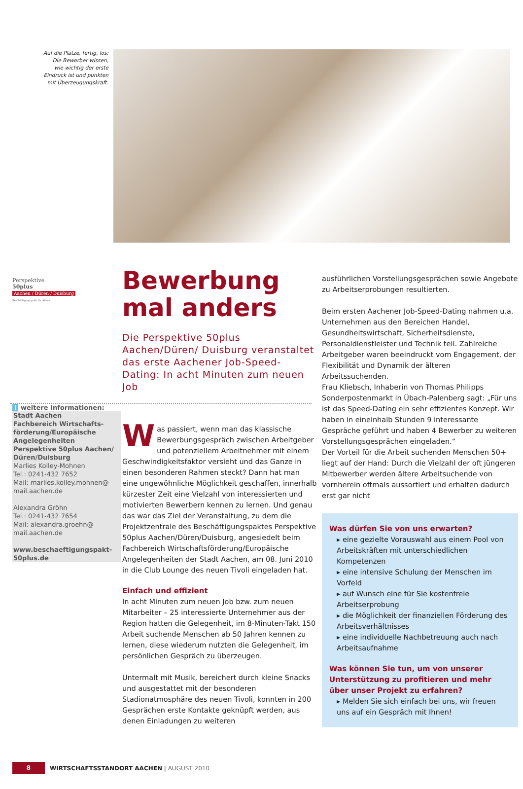Auf die Plätze, fertig, los:
Die Bewerber wissen,
wie wichtig der erste
Eindruck ist und punkten
mit Überzeugungskraft.
Perspektive
50plus
Aachen / Düren / Duisburg
Beschäftigungspakt für Ältere
i weitere Informationen:
Stadt Aachen
Fachbereich Wirtschafts-förderung/Europäische Angelegenheiten
Perspektive 50plus Aachen/ Düren/Duisburg
Marlies Kolley-Mohnen
Tel.: 0241-432 7652
Mail: marlies.kolley.mohnen@ mail.aachen.de
Alexandra Gröhn
Tel.: 0241-432 7654
Mail: alexandra.groehn@ mail.aachen.de
www.beschaeftigungspakt-50plus.de
Bewerbung mal anders
Die Perspektive 50plus Aachen/Düren/ Duisburg veranstaltet das erste Aachener Job-Speed-Dating: In acht Minuten zum neuen Job
Was passiert, wenn man das klassische Bewerbungsgespräch zwischen Arbeitgeber und potenziellem Arbeitnehmer mit einem Geschwindigkeitsfaktor versieht und das Ganze in einen besonderen Rahmen steckt? Dann hat man eine ungewöhnliche Möglichkeit geschaffen, innerhalb kürzester Zeit eine Vielzahl von interessierten und motivierten Bewerbern kennen zu lernen. Und genau das war das Ziel der Veranstaltung, zu dem die Projektzentrale des Beschäftigungspaktes Perspektive 50plus Aachen/Düren/Duisburg, angesiedelt beim Fachbereich Wirtschaftsförderung/Europäische Angelegenheiten der Stadt Aachen, am 08. Juni 2010 in die Club Lounge des neuen Tivoli eingeladen hat.
Einfach und effizient
In acht Minuten zum neuen Job bzw. zum neuen Mitarbeiter – 25 interessierte Unternehmer aus der Region hatten die Gelegenheit, im 8-Minuten-Takt 150 Arbeit suchende Menschen ab 50 Jahren kennen zu lernen, diese wiederum nutzten die Gelegenheit, im persönlichen Gespräch zu überzeugen.
Untermalt mit Musik, bereichert durch kleine Snacks und ausgestattet mit der besonderen Stadionatmosphäre des neuen Tivoli, konnten in 200 Gesprächen erste Kontakte geknüpft werden, aus denen Einladungen zu weiteren
ausführlichen Vorstellungsgesprächen sowie Angebote zu Arbeitserprobungen resultierten.
Beim ersten Aachener Job-Speed-Dating nahmen u.a. Unternehmen aus den Bereichen Handel, Gesundheitswirtschaft, Sicherheitsdienste, Personaldienstleister und Technik teil. Zahlreiche Arbeitgeber waren beeindruckt vom Engagement, der Flexibilität und Dynamik der älteren Arbeitssuchenden.
Frau Kliebsch, Inhaberin von Thomas Philipps Sonderpostenmarkt in Übach-Palenberg sagt: „Für uns ist das Speed-Dating ein sehr effizientes Konzept. Wir haben in eineinhalb Stunden 9 interessante Gespräche geführt und haben 4 Bewerber zu weiteren Vorstellungsgesprächen eingeladen.“
Der Vorteil für die Arbeit suchenden Menschen 50+ liegt auf der Hand: Durch die Vielzahl der oft jüngeren Mitbewerber werden ältere Arbeitsuchende von vornherein oftmals aussortiert und erhalten dadurch erst gar nicht
Was dürfen Sie von uns erwarten?
▸ eine gezielte Vorauswahl aus einem Pool von Arbeitskräften mit unterschiedlichen Kompetenzen
▸ eine intensive Schulung der Menschen im Vorfeld
▸ auf Wunsch eine für Sie kostenfreie Arbeitserprobung
▸ die Möglichkeit der finanziellen Förderung des Arbeitsverhältnisses
▸ eine individuelle Nachbetreuung auch nach Arbeitsaufnahme
Was können Sie tun, um von unserer Unterstützung zu profitieren und mehr über unser Projekt zu erfahren?
▸ Melden Sie sich einfach bei uns, wir freuen uns auf ein Gespräch mit Ihnen!
8
WIRTSCHAFTSSTANDORT AACHEN | AUGUST 2010